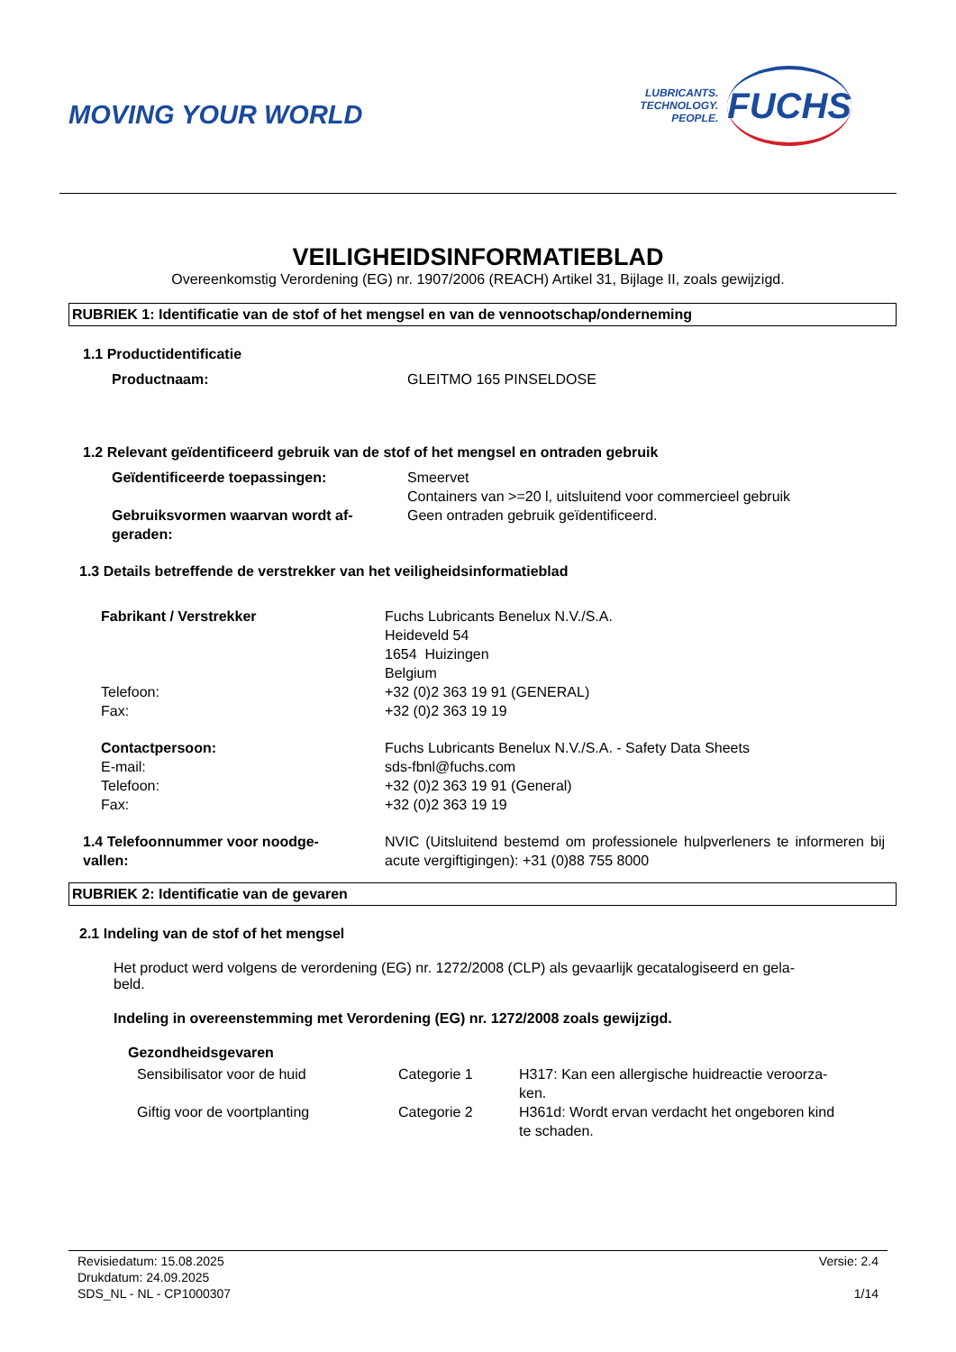MOVING YOUR WORLD
LUBRICANTS.
TECHNOLOGY.
PEOPLE.
FUCHS
VEILIGHEIDSINFORMATIEBLAD
Overeenkomstig Verordening (EG) nr. 1907/2006 (REACH) Artikel 31, Bijlage II, zoals gewijzigd.
RUBRIEK 1: Identificatie van de stof of het mengsel en van de vennootschap/onderneming
1.1 Productidentificatie
| Productnaam: | GLEITMO 165 PINSELDOSE |
1.2 Relevant geïdentificeerd gebruik van de stof of het mengsel en ontraden gebruik
| Geïdentificeerde toepassingen: | Smeervet Containers van >=20 l, uitsluitend voor commercieel gebruik |
| Gebruiksvormen waarvan wordt af- geraden: | Geen ontraden gebruik geïdentificeerd. |
1.3 Details betreffende de verstrekker van het veiligheidsinformatieblad
| Fabrikant / Verstrekker | Fuchs Lubricants Benelux N.V./S.A. Heideveld 54 1654 Huizingen Belgium |
| Telefoon: | +32 (0)2 363 19 91 (GENERAL) |
| Fax: | +32 (0)2 363 19 19 |
| Contactpersoon: | Fuchs Lubricants Benelux N.V./S.A. - Safety Data Sheets |
| E-mail: | sds-fbnl@fuchs.com |
| Telefoon: | +32 (0)2 363 19 91 (General) |
| Fax: | +32 (0)2 363 19 19 |
| 1.4 Telefoonnummer voor noodge- vallen: | NVIC (Uitsluitend bestemd om professionele hulpverleners te informeren bij acute vergiftigingen): +31 (0)88 755 8000 |
RUBRIEK 2: Identificatie van de gevaren
2.1 Indeling van de stof of het mengsel
Het product werd volgens de verordening (EG) nr. 1272/2008 (CLP) als gevaarlijk gecatalogiseerd en gela-
beld.
Indeling in overeenstemming met Verordening (EG) nr. 1272/2008 zoals gewijzigd.
Gezondheidsgevaren
| Sensibilisator voor de huid | Categorie 1 | H317: Kan een allergische huidreactie veroorza- ken. |
| Giftig voor de voortplanting | Categorie 2 | H361d: Wordt ervan verdacht het ongeboren kind te schaden. |
Revisiedatum: 15.08.2025
Drukdatum: 24.09.2025
SDS_NL - NL - CP1000307
Versie: 2.4
1/14